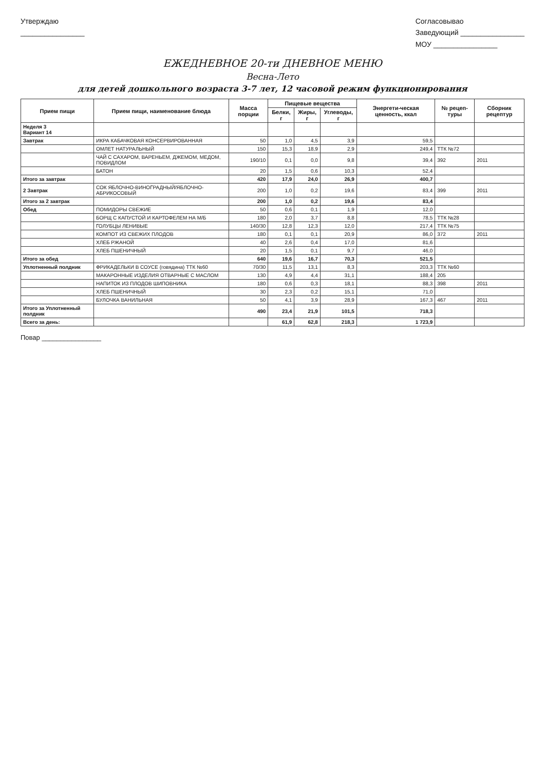Утверждаю
________________
Согласовывао
Заведующий ________________
МОУ ________________
ЕЖЕДНЕВНОЕ 20-ти ДНЕВНОЕ МЕНЮ
Весна-Лето
для детей дошкольного возраста 3-7 лет, 12 часовой режим функционирования
| Прием пищи | Прием пищи, наименование блюда | Масса порции | Пищевые вещества | | | Энергети-ческая ценность, ккал | № рецеп-туры | Сборник рецептур |
| --- | --- | --- | --- | --- | --- | --- | --- | --- |
| | | | Белки, г | Жиры, г | Углеводы, г | | | |
| Неделя 3 Вариант 14 | | | | | | | | |
| Завтрак | ИКРА КАБАЧКОВАЯ КОНСЕРВИРОВАННАЯ | 50 | 1,0 | 4,5 | 3,9 | 59,5 | | |
| | ОМЛЕТ НАТУРАЛЬНЫЙ | 150 | 15,3 | 18,9 | 2,9 | 249,4 | ТТК №72 | |
| | ЧАЙ С САХАРОМ, ВАРЕНЬЕМ, ДЖЕМОМ, МЕДОМ, ПОВИДЛОМ | 190/10 | 0,1 | 0,0 | 9,8 | 39,4 | 392 | 2011 |
| | БАТОН | 20 | 1,5 | 0,6 | 10,3 | 52,4 | | |
| Итого за завтрак | | 420 | 17,9 | 24,0 | 26,9 | 400,7 | | |
| 2 Завтрак | СОК ЯБЛОЧНО-ВИНОГРАДНЫЙ/ЯБЛОЧНО-АБРИКОСОВЫЙ | 200 | 1,0 | 0,2 | 19,6 | 83,4 | 399 | 2011 |
| Итого за 2 завтрак | | 200 | 1,0 | 0,2 | 19,6 | 83,4 | | |
| Обед | ПОМИДОРЫ СВЕЖИЕ | 50 | 0,6 | 0,1 | 1,9 | 12,0 | | |
| | БОРЩ С КАПУСТОЙ И КАРТОФЕЛЕМ НА М/Б | 180 | 2,0 | 3,7 | 8,8 | 78,5 | ТТК №28 | |
| | ГОЛУБЦЫ ЛЕНИВЫЕ | 140/30 | 12,8 | 12,3 | 12,0 | 217,4 | ТТК №75 | |
| | КОМПОТ ИЗ СВЕЖИХ ПЛОДОВ | 180 | 0,1 | 0,1 | 20,9 | 86,0 | 372 | 2011 |
| | ХЛЕБ РЖАНОЙ | 40 | 2,6 | 0,4 | 17,0 | 81,6 | | |
| | ХЛЕБ ПШЕНИЧНЫЙ | 20 | 1,5 | 0,1 | 9,7 | 46,0 | | |
| Итого за обед | | 640 | 19,6 | 16,7 | 70,3 | 521,5 | | |
| Уплотненный полдник | ФРИКАДЕЛЬКИ В СОУСЕ (говядина) ТТК №60 | 70/30 | 11,5 | 13,1 | 8,3 | 203,3 | ТТК №60 | |
| | МАКАРОННЫЕ ИЗДЕЛИЯ ОТВАРНЫЕ С МАСЛОМ | 130 | 4,9 | 4,4 | 31,1 | 188,4 | 205 | |
| | НАПИТОК ИЗ ПЛОДОВ ШИПОВНИКА | 180 | 0,6 | 0,3 | 18,1 | 88,3 | 398 | 2011 |
| | ХЛЕБ ПШЕНИЧНЫЙ | 30 | 2,3 | 0,2 | 15,1 | 71,0 | | |
| | БУЛОЧКА ВАНИЛЬНАЯ | 50 | 4,1 | 3,9 | 28,9 | 167,3 | 467 | 2011 |
| Итого за Уплотненный полдник | | 490 | 23,4 | 21,9 | 101,5 | 718,3 | | |
| Всего за день: | | | 61,9 | 62,8 | 218,3 | 1 723,9 | | |
Повар ________________